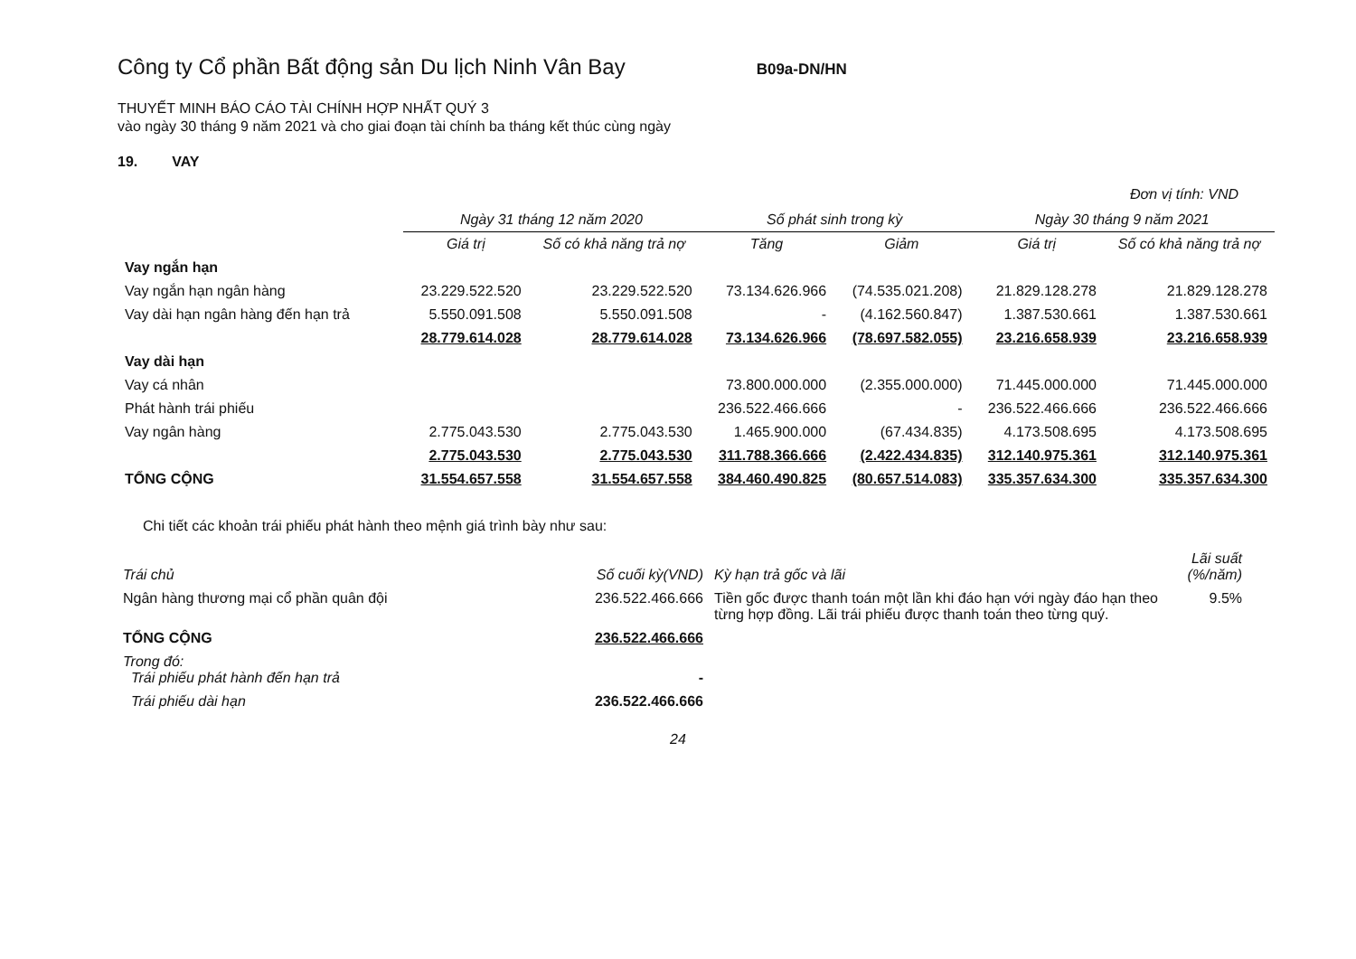Công ty Cổ phần Bất động sản Du lịch Ninh Vân Bay B09a-DN/HN
THUYẾT MINH BÁO CÁO TÀI CHÍNH HỢP NHẤT QUÝ 3
vào ngày 30 tháng 9 năm 2021 và cho giai đoạn tài chính ba tháng kết thúc cùng ngày
19. VAY
Đơn vị tính: VND
| | Ngày 31 tháng 12 năm 2020 | | Số phát sinh trong kỳ | | Ngày 30 tháng 9 năm 2021 | |
| --- | --- | --- | --- | --- | --- | --- |
| | Giá trị | Số có khả năng trả nợ | Tăng | Giảm | Giá trị | Số có khả năng trả nợ |
| Vay ngắn hạn | | | | | | |
| Vay ngắn hạn ngân hàng | 23.229.522.520 | 23.229.522.520 | 73.134.626.966 | (74.535.021.208) | 21.829.128.278 | 21.829.128.278 |
| Vay dài hạn ngân hàng đến hạn trả | 5.550.091.508 | 5.550.091.508 | - | (4.162.560.847) | 1.387.530.661 | 1.387.530.661 |
| | 28.779.614.028 | 28.779.614.028 | 73.134.626.966 | (78.697.582.055) | 23.216.658.939 | 23.216.658.939 |
| Vay dài hạn | | | | | | |
| Vay cá nhân | | | 73.800.000.000 | (2.355.000.000) | 71.445.000.000 | 71.445.000.000 |
| Phát hành trái phiếu | | | 236.522.466.666 | - | 236.522.466.666 | 236.522.466.666 |
| Vay ngân hàng | 2.775.043.530 | 2.775.043.530 | 1.465.900.000 | (67.434.835) | 4.173.508.695 | 4.173.508.695 |
| | 2.775.043.530 | 2.775.043.530 | 311.788.366.666 | (2.422.434.835) | 312.140.975.361 | 312.140.975.361 |
| TỔNG CỘNG | 31.554.657.558 | 31.554.657.558 | 384.460.490.825 | (80.657.514.083) | 335.357.634.300 | 335.357.634.300 |
Chi tiết các khoản trái phiếu phát hành theo mệnh giá trình bày như sau:
| Trái chủ | Số cuối kỳ(VND) | Kỳ hạn trả gốc và lãi | Lãi suất (%/năm) |
| --- | --- | --- | --- |
| Ngân hàng thương mại cổ phần quân đội | 236.522.466.666 | Tiền gốc được thanh toán một lần khi đáo hạn với ngày đáo hạn theo từng hợp đồng. Lãi trái phiếu được thanh toán theo từng quý. | 9.5% |
| TỔNG CỘNG | 236.522.466.666 | | |
| Trong đó: Trái phiếu phát hành đến hạn trả | - | | |
| Trái phiếu dài hạn | 236.522.466.666 | | |
24